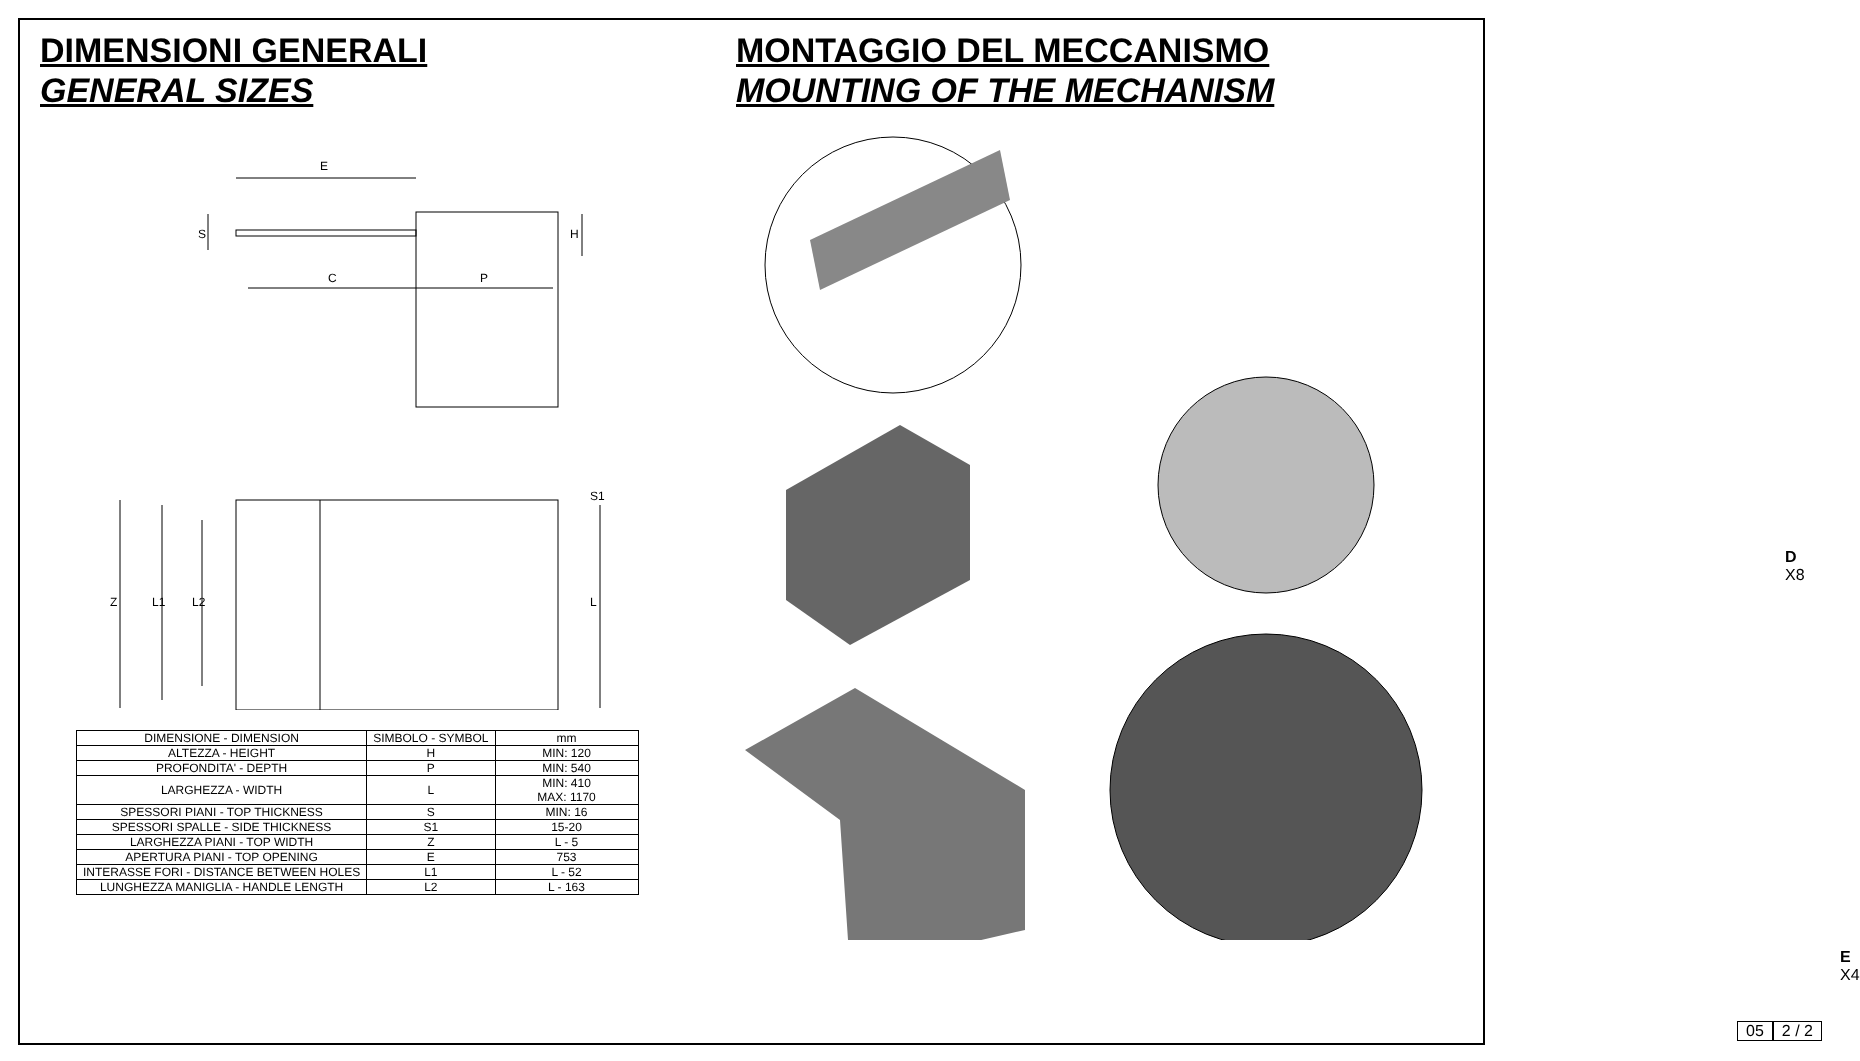DIMENSIONI GENERALI
GENERAL SIZES
E
C
P
H
S
Z
L1
L2
L
S1
| DIMENSIONE - DIMENSION | SIMBOLO - SYMBOL | mm |
| --- | --- | --- |
| ALTEZZA - HEIGHT | H | MIN: 120 |
| PROFONDITA' - DEPTH | P | MIN: 540 |
| LARGHEZZA - WIDTH | L | MIN: 410 MAX: 1170 |
| SPESSORI PIANI - TOP THICKNESS | S | MIN: 16 |
| SPESSORI SPALLE - SIDE THICKNESS | S1 | 15-20 |
| LARGHEZZA PIANI - TOP WIDTH | Z | L - 5 |
| APERTURA PIANI - TOP OPENING | E | 753 |
| INTERASSE FORI - DISTANCE BETWEEN HOLES | L1 | L - 52 |
| LUNGHEZZA MANIGLIA - HANDLE LENGTH | L2 | L - 163 |
MONTAGGIO DEL MECCANISMO
MOUNTING OF THE MECHANISM
D X8
E X4
05 2 / 2